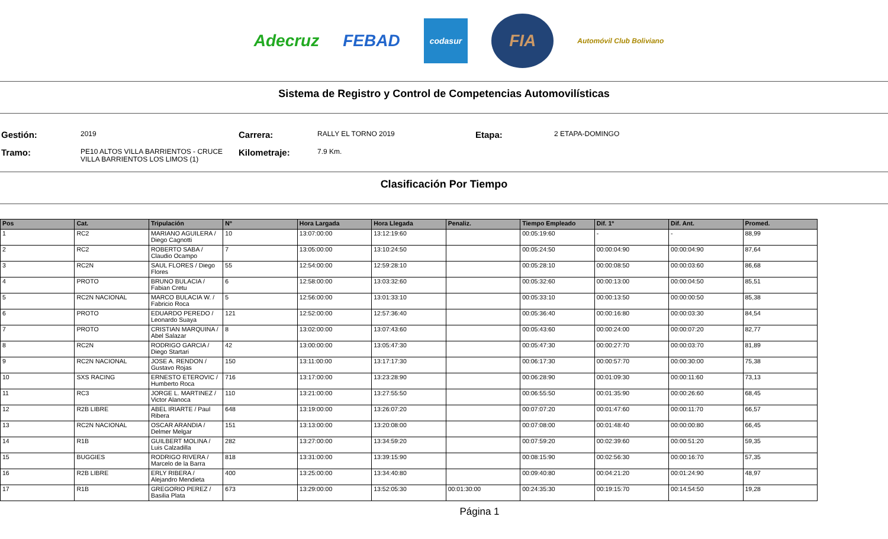Adecruz FEBAD codasur FIA Automóvil Club Boliviano
Sistema de Registro y Control de Competencias Automovilísticas
Gestión: 2019 Carrera: RALLY EL TORNO 2019 Etapa: 2 ETAPA-DOMINGO Tramo: PE10 ALTOS VILLA BARRIENTOS - CRUCE VILLA BARRIENTOS LOS LIMOS (1) Kilometraje: 7.9 Km.
Clasificación Por Tiempo
| Pos | Cat. | Tripulación | Nº | Hora Largada | Hora Llegada | Penaliz. | Tiempo Empleado | Dif. 1º | Dif. Ant. | Promed. |
| --- | --- | --- | --- | --- | --- | --- | --- | --- | --- | --- |
| 1 | RC2 | MARIANO AGUILERA / Diego Cagnotti | 10 | 13:07:00:00 | 13:12:19:60 | | 00:05:19:60 | - | - | 88,99 |
| 2 | RC2 | ROBERTO SABA / Claudio Ocampo | 7 | 13:05:00:00 | 13:10:24:50 | | 00:05:24:50 | 00:00:04:90 | 00:00:04:90 | 87,64 |
| 3 | RC2N | SAUL FLORES / Diego Flores | 55 | 12:54:00:00 | 12:59:28:10 | | 00:05:28:10 | 00:00:08:50 | 00:00:03:60 | 86,68 |
| 4 | PROTO | BRUNO BULACIA / Fabian Cretu | 6 | 12:58:00:00 | 13:03:32:60 | | 00:05:32:60 | 00:00:13:00 | 00:00:04:50 | 85,51 |
| 5 | RC2N NACIONAL | MARCO BULACIA W. / Fabricio Roca | 5 | 12:56:00:00 | 13:01:33:10 | | 00:05:33:10 | 00:00:13:50 | 00:00:00:50 | 85,38 |
| 6 | PROTO | EDUARDO PEREDO / Leonardo Suaya | 121 | 12:52:00:00 | 12:57:36:40 | | 00:05:36:40 | 00:00:16:80 | 00:00:03:30 | 84,54 |
| 7 | PROTO | CRISTIAN MARQUINA / Abel Salazar | 8 | 13:02:00:00 | 13:07:43:60 | | 00:05:43:60 | 00:00:24:00 | 00:00:07:20 | 82,77 |
| 8 | RC2N | RODRIGO GARCIA / Diego Startari | 42 | 13:00:00:00 | 13:05:47:30 | | 00:05:47:30 | 00:00:27:70 | 00:00:03:70 | 81,89 |
| 9 | RC2N NACIONAL | JOSE A. RENDON / Gustavo Rojas | 150 | 13:11:00:00 | 13:17:17:30 | | 00:06:17:30 | 00:00:57:70 | 00:00:30:00 | 75,38 |
| 10 | SXS RACING | ERNESTO ETEROVIC / Humberto Roca | 716 | 13:17:00:00 | 13:23:28:90 | | 00:06:28:90 | 00:01:09:30 | 00:00:11:60 | 73,13 |
| 11 | RC3 | JORGE L. MARTINEZ / Victor Alanoca | 110 | 13:21:00:00 | 13:27:55:50 | | 00:06:55:50 | 00:01:35:90 | 00:00:26:60 | 68,45 |
| 12 | R2B LIBRE | ABEL IRIARTE / Paul Ribera | 648 | 13:19:00:00 | 13:26:07:20 | | 00:07:07:20 | 00:01:47:60 | 00:00:11:70 | 66,57 |
| 13 | RC2N NACIONAL | OSCAR ARANDIA / Delmer Melgar | 151 | 13:13:00:00 | 13:20:08:00 | | 00:07:08:00 | 00:01:48:40 | 00:00:00:80 | 66,45 |
| 14 | R1B | GUILBERT MOLINA / Luis Calzadilla | 282 | 13:27:00:00 | 13:34:59:20 | | 00:07:59:20 | 00:02:39:60 | 00:00:51:20 | 59,35 |
| 15 | BUGGIES | RODRIGO RIVERA / Marcelo de la Barra | 818 | 13:31:00:00 | 13:39:15:90 | | 00:08:15:90 | 00:02:56:30 | 00:00:16:70 | 57,35 |
| 16 | R2B LIBRE | ERLY RIBERA / Alejandro Mendieta | 400 | 13:25:00:00 | 13:34:40:80 | | 00:09:40:80 | 00:04:21:20 | 00:01:24:90 | 48,97 |
| 17 | R1B | GREGORIO PEREZ / Basilia Plata | 673 | 13:29:00:00 | 13:52:05:30 | 00:01:30:00 | 00:24:35:30 | 00:19:15:70 | 00:14:54:50 | 19,28 |
Página 1